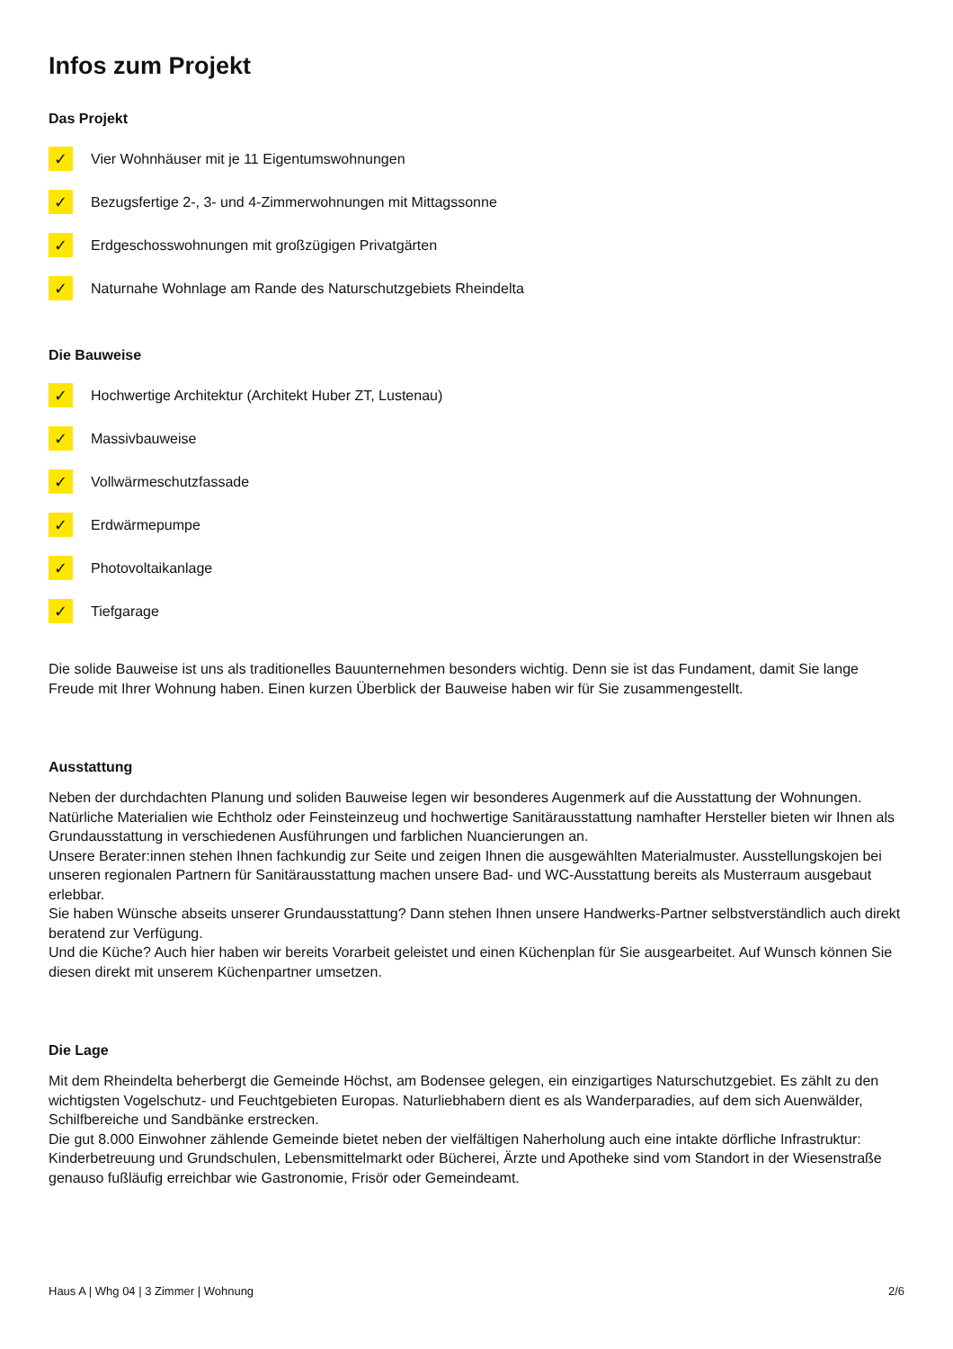Infos zum Projekt
Das Projekt
✓ Vier Wohnhäuser mit je 11 Eigentumswohnungen
✓ Bezugsfertige 2-, 3- und 4-Zimmerwohnungen mit Mittagssonne
✓ Erdgeschosswohnungen mit großzügigen Privatgärten
✓ Naturnahe Wohnlage am Rande des Naturschutzgebiets Rheindelta
Die Bauweise
✓ Hochwertige Architektur (Architekt Huber ZT, Lustenau)
✓ Massivbauweise
✓ Vollwärmeschutzfassade
✓ Erdwärmepumpe
✓ Photovoltaikanlage
✓ Tiefgarage
Die solide Bauweise ist uns als traditionelles Bauunternehmen besonders wichtig. Denn sie ist das Fundament, damit Sie lange Freude mit Ihrer Wohnung haben. Einen kurzen Überblick der Bauweise haben wir für Sie zusammengestellt.
Ausstattung
Neben der durchdachten Planung und soliden Bauweise legen wir besonderes Augenmerk auf die Ausstattung der Wohnungen. Natürliche Materialien wie Echtholz oder Feinsteinzeug und hochwertige Sanitärausstattung namhafter Hersteller bieten wir Ihnen als Grundausstattung in verschiedenen Ausführungen und farblichen Nuancierungen an.
Unsere Berater:innen stehen Ihnen fachkundig zur Seite und zeigen Ihnen die ausgewählten Materialmuster. Ausstellungskojen bei unseren regionalen Partnern für Sanitärausstattung machen unsere Bad- und WC-Ausstattung bereits als Musterraum ausgebaut erlebbar.
Sie haben Wünsche abseits unserer Grundausstattung? Dann stehen Ihnen unsere Handwerks-Partner selbstverständlich auch direkt beratend zur Verfügung.
Und die Küche? Auch hier haben wir bereits Vorarbeit geleistet und einen Küchenplan für Sie ausgearbeitet. Auf Wunsch können Sie diesen direkt mit unserem Küchenpartner umsetzen.
Die Lage
Mit dem Rheindelta beherbergt die Gemeinde Höchst, am Bodensee gelegen, ein einzigartiges Naturschutzgebiet. Es zählt zu den wichtigsten Vogelschutz- und Feuchtgebieten Europas. Naturliebhabern dient es als Wanderparadies, auf dem sich Auenwälder, Schilfbereiche und Sandbänke erstrecken.
Die gut 8.000 Einwohner zählende Gemeinde bietet neben der vielfältigen Naherholung auch eine intakte dörfliche Infrastruktur: Kinderbetreuung und Grundschulen, Lebensmittelmarkt oder Bücherei, Ärzte und Apotheke sind vom Standort in der Wiesenstraße genauso fußläufig erreichbar wie Gastronomie, Frisör oder Gemeindeamt.
Haus A | Whg 04 | 3 Zimmer | Wohnung 2/6